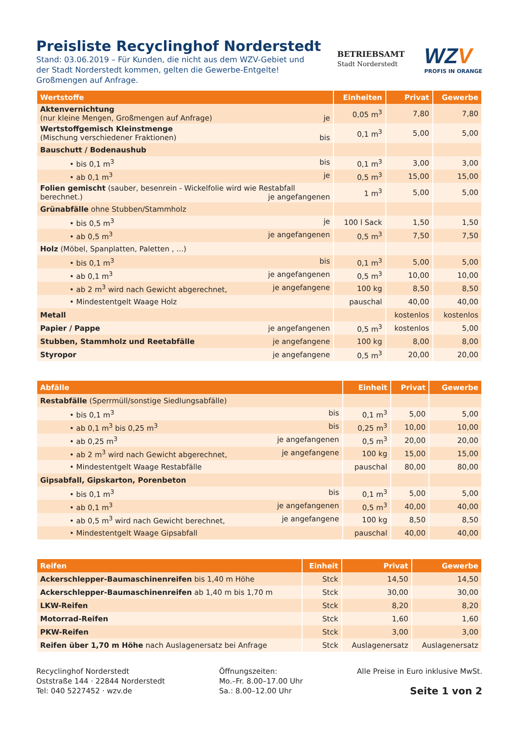Preisliste Recyclinghof Norderstedt
Stand: 03.06.2019 – Für Kunden, die nicht aus dem WZV-Gebiet und
der Stadt Norderstedt kommen, gelten die Gewerbe-Entgelte!
Großmengen auf Anfrage.
BETRIEBSAMT
Stadt Norderstedt
WZV
PROFIS IN ORANGE
| Wertstoffe | Einheiten | Privat | Gewerbe |
| --- | --- | --- | --- |
| Aktenvernichtung (nur kleine Mengen, Großmengen auf Anfrage) je | 0,05 m<sup>3</sup> | 7,80 | 7,80 |
| Wertstoffgemisch Kleinstmenge (Mischung verschiedener Fraktionen) bis | 0,1 m<sup>3</sup> | 5,00 | 5,00 |
| Bauschutt / Bodenaushub | | | |
| • bis 0,1 m<sup>3</sup> bis | 0,1 m<sup>3</sup> | 3,00 | 3,00 |
| • ab 0,1 m<sup>3</sup> je | 0,5 m<sup>3</sup> | 15,00 | 15,00 |
| Folien gemischt (sauber, besenrein - Wickelfolie wird wie Restabfall berechnet.) je angefangenen | 1 m<sup>3</sup> | 5,00 | 5,00 |
| Grünabfälle ohne Stubben/Stammholz | | | |
| • bis 0,5 m<sup>3</sup> je | 100 l Sack | 1,50 | 1,50 |
| • ab 0,5 m<sup>3</sup> je angefangenen | 0,5 m<sup>3</sup> | 7,50 | 7,50 |
| Holz (Möbel, Spanplatten, Paletten , ...) | | | |
| • bis 0,1 m<sup>3</sup> bis | 0,1 m<sup>3</sup> | 5,00 | 5,00 |
| • ab 0,1 m<sup>3</sup> je angefangenen | 0,5 m<sup>3</sup> | 10,00 | 10,00 |
| • ab 2 m<sup>3</sup> wird nach Gewicht abgerechnet, je angefangene | 100 kg | 8,50 | 8,50 |
| • Mindestentgelt Waage Holz | pauschal | 40,00 | 40,00 |
| Metall | | kostenlos | kostenlos |
| Papier / Pappe je angefangenen | 0,5 m<sup>3</sup> | kostenlos | 5,00 |
| Stubben, Stammholz und Reetabfälle je angefangene | 100 kg | 8,00 | 8,00 |
| Styropor je angefangene | 0,5 m<sup>3</sup> | 20,00 | 20,00 |
| Abfälle | Einheit | Privat | Gewerbe |
| --- | --- | --- | --- |
| Restabfälle (Sperrmüll/sonstige Siedlungsabfälle) | | | |
| • bis 0,1 m<sup>3</sup> bis | 0,1 m<sup>3</sup> | 5,00 | 5,00 |
| • ab 0,1 m<sup>3</sup> bis 0,25 m<sup>3</sup> bis | 0,25 m<sup>3</sup> | 10,00 | 10,00 |
| • ab 0,25 m<sup>3</sup> je angefangenen | 0,5 m<sup>3</sup> | 20,00 | 20,00 |
| • ab 2 m<sup>3</sup> wird nach Gewicht abgerechnet, je angefangene | 100 kg | 15,00 | 15,00 |
| • Mindestentgelt Waage Restabfälle | pauschal | 80,00 | 80,00 |
| Gipsabfall, Gipskarton, Porenbeton | | | |
| • bis 0,1 m<sup>3</sup> bis | 0,1 m<sup>3</sup> | 5,00 | 5,00 |
| • ab 0,1 m<sup>3</sup> je angefangenen | 0,5 m<sup>3</sup> | 40,00 | 40,00 |
| • ab 0,5 m<sup>3</sup> wird nach Gewicht berechnet, je angefangene | 100 kg | 8,50 | 8,50 |
| • Mindestentgelt Waage Gipsabfall | pauschal | 40,00 | 40,00 |
| Reifen | Einheit | Privat | Gewerbe |
| --- | --- | --- | --- |
| Ackerschlepper-Baumaschinenreifen bis 1,40 m Höhe | Stck | 14,50 | 14,50 |
| Ackerschlepper-Baumaschinenreifen ab 1,40 m bis 1,70 m | Stck | 30,00 | 30,00 |
| LKW-Reifen | Stck | 8,20 | 8,20 |
| Motorrad-Reifen | Stck | 1,60 | 1,60 |
| PKW-Reifen | Stck | 3,00 | 3,00 |
| Reifen über 1,70 m Höhe nach Auslagenersatz bei Anfrage | Stck | Auslagenersatz | Auslagenersatz |
Recyclinghof Norderstedt
Oststraße 144 · 22844 Norderstedt
Tel: 040 5227452 · wzv.de
Öffnungszeiten:
Mo.–Fr. 8.00–17.00 Uhr
Sa.: 8.00–12.00 Uhr
Alle Preise in Euro inklusive MwSt.
Seite 1 von 2